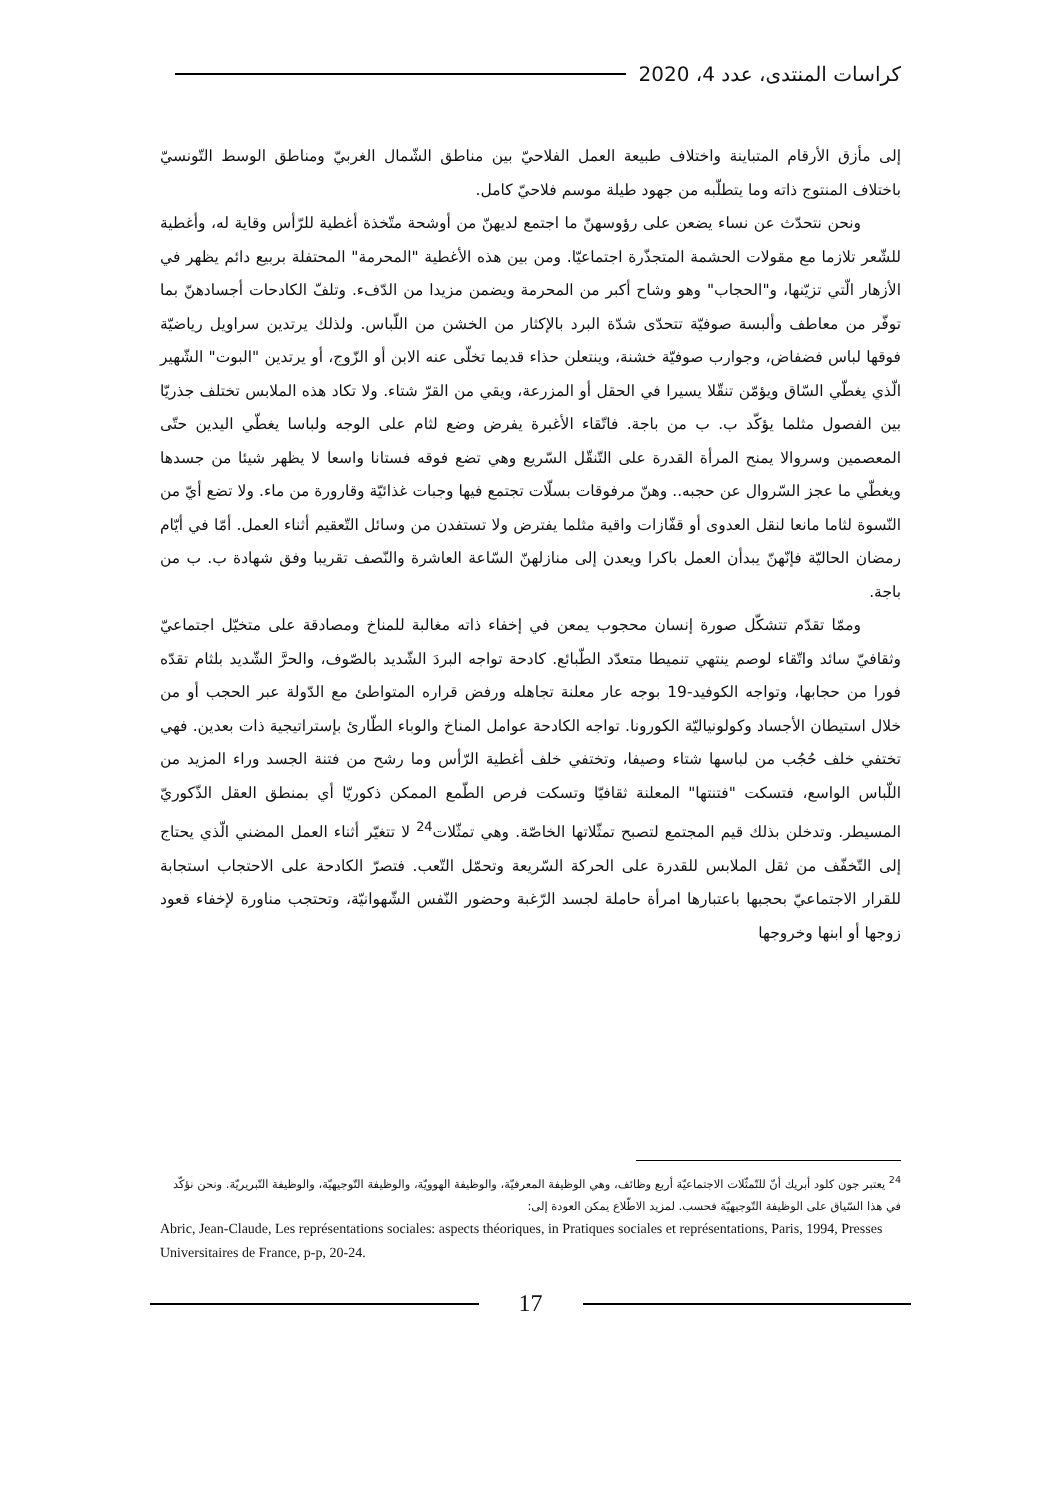كراسات المنتدى، عدد 4، 2020
إلى مأزق الأرقام المتباينة واختلاف طبيعة العمل الفلاحيّ بين مناطق الشّمال الغربيّ ومناطق الوسط التّونسيّ باختلاف المنتوج ذاته وما يتطلّبه من جهود طيلة موسم فلاحيّ كامل.
ونحن نتحدّث عن نساء يضعن على رؤوسهنّ ما اجتمع لديهنّ من أوشحة متّخذة أغطية للرّأس وقاية له، وأغطية للشّعر تلازما مع مقولات الحشمة المتجذّرة اجتماعيّا. ومن بين هذه الأغطية "المحرمة" المحتفلة بربيع دائم يظهر في الأزهار الّتي تزيّنها، و"الحجاب" وهو وشاح أكبر من المحرمة ويضمن مزيدا من الدّفء. وتلفّ الكادحات أجسادهنّ بما توفّر من معاطف وألبسة صوفيّة تتحدّى شدّة البرد بالإكثار من الخشن من اللّباس. ولذلك يرتدين سراويل رياضيّة فوقها لباس فضفاض، وجوارب صوفيّة خشنة، وينتعلن حذاء قديما تخلّى عنه الابن أو الزّوج، أو يرتدين "البوت" الشّهير الّذي يغطّي السّاق ويؤمّن تنقّلا يسيرا في الحقل أو المزرعة، ويقي من القرّ شتاء. ولا تكاد هذه الملابس تختلف جذريّا بين الفصول مثلما يؤكّد ب. ب من باجة. فاتّقاء الأغبرة يفرض وضع لثام على الوجه ولباسا يغطّي اليدين حتّى المعصمين وسروالا يمنح المرأة القدرة على التّنقّل السّريع وهي تضع فوقه فستانا واسعا لا يظهر شيئا من جسدها ويغطّي ما عجز السّروال عن حجبه.. وهنّ مرفوقات بسلّات تجتمع فيها وجبات غذائيّة وقارورة من ماء. ولا تضع أيّ من النّسوة لثاما مانعا لنقل العدوى أو قفّازات واقية مثلما يفترض ولا تستفدن من وسائل التّعقيم أثناء العمل. أمّا في أيّام رمضان الحاليّة فإنّهنّ يبدأن العمل باكرا ويعدن إلى منازلهنّ السّاعة العاشرة والنّصف تقريبا وفق شهادة ب. ب من باجة.
وممّا تقدّم تتشكّل صورة إنسان محجوب يمعن في إخفاء ذاته مغالبة للمناخ ومصادقة على متخيّل اجتماعيّ وثقافيّ سائد واتّقاء لوصم ينتهي تنميطا متعدّد الطّبائع. كادحة تواجه البردَ الشّديد بالصّوف، والحرَّ الشّديد بلثام تقدّه فورا من حجابها، وتواجه الكوفيد-19 بوجه عار معلنة تجاهله ورفض قراره المتواطئ مع الدّولة عبر الحجب أو من خلال استيطان الأجساد وكولونياليّة الكورونا. تواجه الكادحة عوامل المناخ والوباء الطّارئ بإستراتيجية ذات بعدين. فهي تختفي خلف حُجُب من لباسها شتاء وصيفا، وتختفي خلف أغطية الرّأس وما رشح من فتنة الجسد وراء المزيد من اللّباس الواسع، فتسكت "فتنتها" المعلنة ثقافيّا وتسكت فرص الطّمع الممكن ذكوريّا أي بمنطق العقل الذّكوريّ المسيطر. وتدخلن بذلك قيم المجتمع لتصبح تمثّلاتها الخاصّة. وهي تمثّلات<sup>24</sup> لا تتغيّر أثناء العمل المضني الّذي يحتاج إلى التّخفّف من ثقل الملابس للقدرة على الحركة السّريعة وتحمّل التّعب. فتصرّ الكادحة على الاحتجاب استجابة للقرار الاجتماعيّ بحجبها باعتبارها امرأة حاملة لجسد الرّغبة وحضور النّفس الشّهوانيّة، وتحتجب مناورة لإخفاء قعود زوجها أو ابنها وخروجها
<sup>24</sup> يعتبر جون كلود أبريك أنّ للتّمثّلات الاجتماعيّة أربع وظائف، وهي الوظيفة المعرفيّة، والوظيفة الهوويّة، والوظيفة التّوجيهيّة، والوظيفة التّبريريّة. ونحن نؤكّد في هذا السّياق على الوظيفة التّوجيهيّة فحسب. لمزيد الاطّلاع يمكن العودة إلى:
Abric, Jean-Claude, Les représentations sociales: aspects théoriques, in Pratiques sociales et représentations, Paris, 1994, Presses Universitaires de France, p-p, 20-24.
17